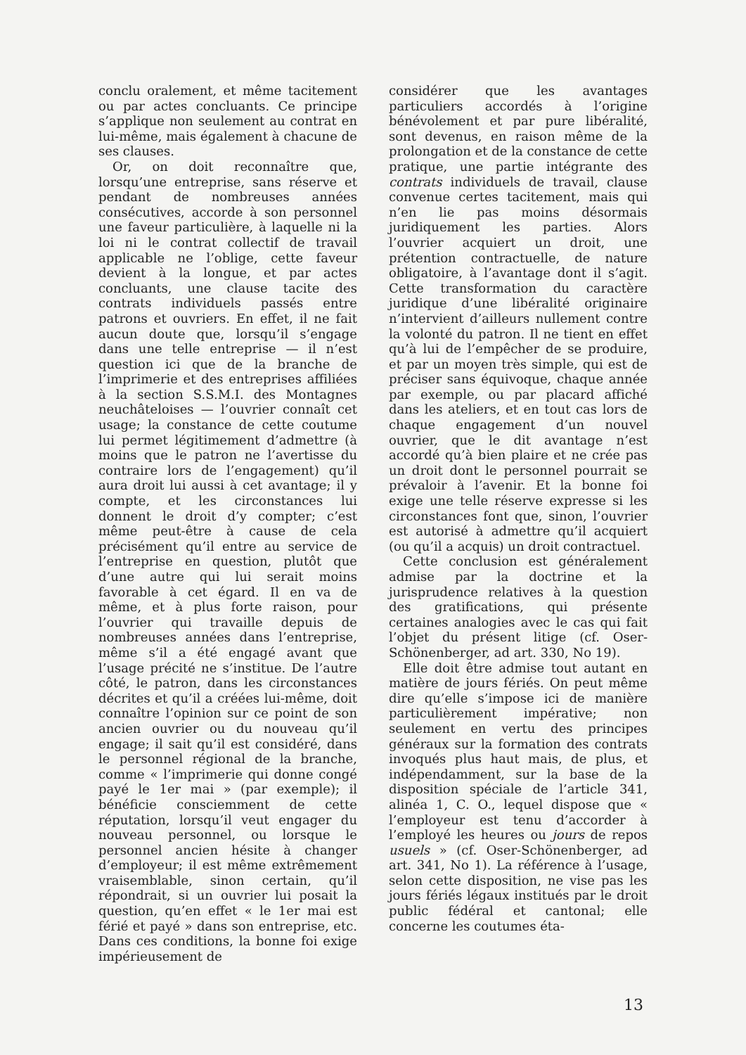conclu oralement, et même tacitement ou par actes concluants. Ce principe s’applique non seulement au contrat en lui-même, mais également à chacune de ses clauses.
Or, on doit reconnaître que, lorsqu’une entreprise, sans réserve et pendant de nombreuses années consécutives, accorde à son personnel une faveur particulière, à laquelle ni la loi ni le contrat collectif de travail applicable ne l’oblige, cette faveur devient à la longue, et par actes concluants, une clause tacite des contrats individuels passés entre patrons et ouvriers. En effet, il ne fait aucun doute que, lorsqu’il s’engage dans une telle entreprise — il n’est question ici que de la branche de l’imprimerie et des entreprises affiliées à la section S.S.M.I. des Montagnes neuchâteloises — l’ouvrier connaît cet usage; la constance de cette coutume lui permet légitimement d’admettre (à moins que le patron ne l’avertisse du contraire lors de l’engagement) qu’il aura droit lui aussi à cet avantage; il y compte, et les circonstances lui donnent le droit d’y compter; c’est même peut-être à cause de cela précisément qu’il entre au service de l’entreprise en question, plutôt que d’une autre qui lui serait moins favorable à cet égard. Il en va de même, et à plus forte raison, pour l’ouvrier qui travaille depuis de nombreuses années dans l’entreprise, même s’il a été engagé avant que l’usage précité ne s’institue. De l’autre côté, le patron, dans les circonstances décrites et qu’il a créées lui-même, doit connaître l’opinion sur ce point de son ancien ouvrier ou du nouveau qu’il engage; il sait qu’il est considéré, dans le personnel régional de la branche, comme « l’imprimerie qui donne congé payé le 1er mai » (par exemple); il bénéficie consciemment de cette réputation, lorsqu’il veut engager du nouveau personnel, ou lorsque le personnel ancien hésite à changer d’employeur; il est même extrêmement vraisemblable, sinon certain, qu’il répondrait, si un ouvrier lui posait la question, qu’en effet « le 1er mai est férié et payé » dans son entreprise, etc. Dans ces conditions, la bonne foi exige impérieusement de
considérer que les avantages particuliers accordés à l’origine bénévolement et par pure libéralité, sont devenus, en raison même de la prolongation et de la constance de cette pratique, une partie intégrante des contrats individuels de travail, clause convenue certes tacitement, mais qui n’en lie pas moins désormais juridiquement les parties. Alors l’ouvrier acquiert un droit, une prétention contractuelle, de nature obligatoire, à l’avantage dont il s’agit. Cette transformation du caractère juridique d’une libéralité originaire n’intervient d’ailleurs nullement contre la volonté du patron. Il ne tient en effet qu’à lui de l’empêcher de se produire, et par un moyen très simple, qui est de préciser sans équivoque, chaque année par exemple, ou par placard affiché dans les ateliers, et en tout cas lors de chaque engagement d’un nouvel ouvrier, que le dit avantage n’est accordé qu’à bien plaire et ne crée pas un droit dont le personnel pourrait se prévaloir à l’avenir. Et la bonne foi exige une telle réserve expresse si les circonstances font que, sinon, l’ouvrier est autorisé à admettre qu’il acquiert (ou qu’il a acquis) un droit contractuel.
Cette conclusion est généralement admise par la doctrine et la jurisprudence relatives à la question des gratifications, qui présente certaines analogies avec le cas qui fait l’objet du présent litige (cf. Oser-Schönenberger, ad art. 330, No 19).
Elle doit être admise tout autant en matière de jours fériés. On peut même dire qu’elle s’impose ici de manière particulièrement impérative; non seulement en vertu des principes généraux sur la formation des contrats invoqués plus haut mais, de plus, et indépendamment, sur la base de la disposition spéciale de l’article 341, alinéa 1, C. O., lequel dispose que « l’employeur est tenu d’accorder à l’employé les heures ou jours de repos usuels » (cf. Oser-Schönenberger, ad art. 341, No 1). La référence à l’usage, selon cette disposition, ne vise pas les jours fériés légaux institués par le droit public fédéral et cantonal; elle concerne les coutumes éta-
13